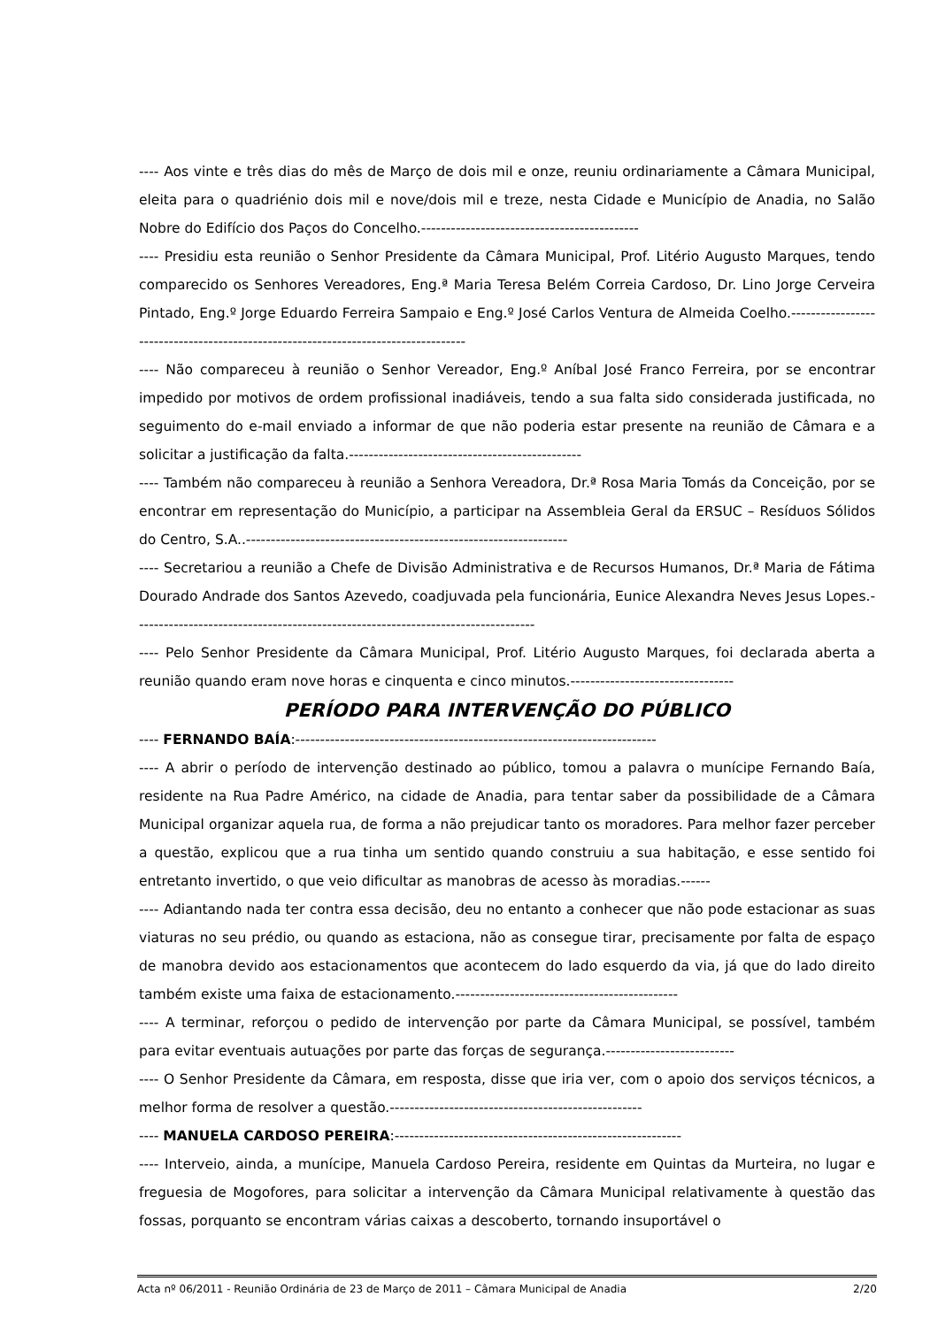---- Aos vinte e três dias do mês de Março de dois mil e onze, reuniu ordinariamente a Câmara Municipal, eleita para o quadriénio dois mil e nove/dois mil e treze, nesta Cidade e Município de Anadia, no Salão Nobre do Edifício dos Paços do Concelho.--------------------------------------------
---- Presidiu esta reunião o Senhor Presidente da Câmara Municipal, Prof. Litério Augusto Marques, tendo comparecido os Senhores Vereadores, Eng.ª Maria Teresa Belém Correia Cardoso, Dr. Lino Jorge Cerveira Pintado, Eng.º Jorge Eduardo Ferreira Sampaio e Eng.º José Carlos Ventura de Almeida Coelho.-----------------------------------------------------------------------------------
---- Não compareceu à reunião o Senhor Vereador, Eng.º Aníbal José Franco Ferreira, por se encontrar impedido por motivos de ordem profissional inadiáveis, tendo a sua falta sido considerada justificada, no seguimento do e-mail enviado a informar de que não poderia estar presente na reunião de Câmara e a solicitar a justificação da falta.-----------------------------------------------
---- Também não compareceu à reunião a Senhora Vereadora, Dr.ª Rosa Maria Tomás da Conceição, por se encontrar em representação do Município, a participar na Assembleia Geral da ERSUC – Resíduos Sólidos do Centro, S.A..-----------------------------------------------------------------
---- Secretariou a reunião a Chefe de Divisão Administrativa e de Recursos Humanos, Dr.ª Maria de Fátima Dourado Andrade dos Santos Azevedo, coadjuvada pela funcionária, Eunice Alexandra Neves Jesus Lopes.---------------------------------------------------------------------------------
---- Pelo Senhor Presidente da Câmara Municipal, Prof. Litério Augusto Marques, foi declarada aberta a reunião quando eram nove horas e cinquenta e cinco minutos.---------------------------------
PERÍODO PARA INTERVENÇÃO DO PÚBLICO
---- FERNANDO BAÍA:-------------------------------------------------------------------------
---- A abrir o período de intervenção destinado ao público, tomou a palavra o munícipe Fernando Baía, residente na Rua Padre Américo, na cidade de Anadia, para tentar saber da possibilidade de a Câmara Municipal organizar aquela rua, de forma a não prejudicar tanto os moradores. Para melhor fazer perceber a questão, explicou que a rua tinha um sentido quando construiu a sua habitação, e esse sentido foi entretanto invertido, o que veio dificultar as manobras de acesso às moradias.------
---- Adiantando nada ter contra essa decisão, deu no entanto a conhecer que não pode estacionar as suas viaturas no seu prédio, ou quando as estaciona, não as consegue tirar, precisamente por falta de espaço de manobra devido aos estacionamentos que acontecem do lado esquerdo da via, já que do lado direito também existe uma faixa de estacionamento.---------------------------------------------
---- A terminar, reforçou o pedido de intervenção por parte da Câmara Municipal, se possível, também para evitar eventuais autuações por parte das forças de segurança.--------------------------
---- O Senhor Presidente da Câmara, em resposta, disse que iria ver, com o apoio dos serviços técnicos, a melhor forma de resolver a questão.---------------------------------------------------
---- MANUELA CARDOSO PEREIRA:----------------------------------------------------------
---- Interveio, ainda, a munícipe, Manuela Cardoso Pereira, residente em Quintas da Murteira, no lugar e freguesia de Mogofores, para solicitar a intervenção da Câmara Municipal relativamente à questão das fossas, porquanto se encontram várias caixas a descoberto, tornando insuportável o
Acta nº 06/2011 - Reunião Ordinária de 23 de Março de 2011 – Câmara Municipal de Anadia 2/20